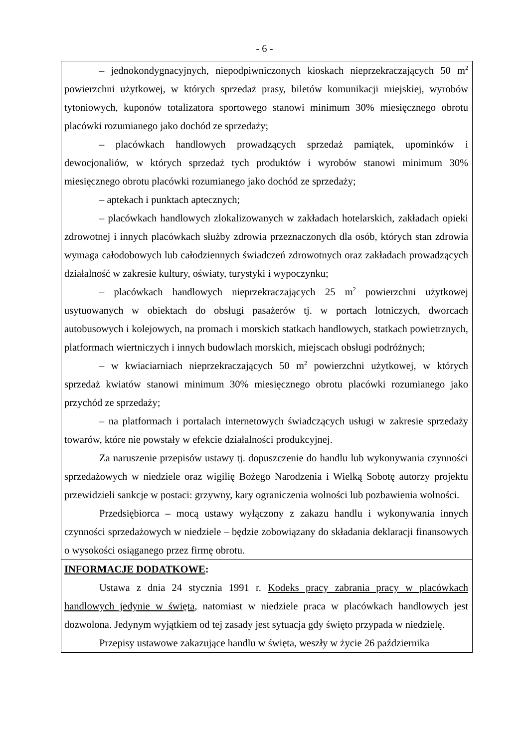- 6 -
– jednokondygnacyjnych, niepodpiwniczonych kioskach nieprzekraczających 50 m<sup>2</sup> powierzchni użytkowej, w których sprzedaż prasy, biletów komunikacji miejskiej, wyrobów tytoniowych, kuponów totalizatora sportowego stanowi minimum 30% miesięcznego obrotu placówki rozumianego jako dochód ze sprzedaży;
– placówkach handlowych prowadzących sprzedaż pamiątek, upominków i dewocjonaliów, w których sprzedaż tych produktów i wyrobów stanowi minimum 30% miesięcznego obrotu placówki rozumianego jako dochód ze sprzedaży;
– aptekach i punktach aptecznych;
– placówkach handlowych zlokalizowanych w zakładach hotelarskich, zakładach opieki zdrowotnej i innych placówkach służby zdrowia przeznaczonych dla osób, których stan zdrowia wymaga całodobowych lub całodziennych świadczeń zdrowotnych oraz zakładach prowadzących działalność w zakresie kultury, oświaty, turystyki i wypoczynku;
– placówkach handlowych nieprzekraczających 25 m<sup>2</sup> powierzchni użytkowej usytuowanych w obiektach do obsługi pasażerów tj. w portach lotniczych, dworcach autobusowych i kolejowych, na promach i morskich statkach handlowych, statkach powietrznych, platformach wiertniczych i innych budowlach morskich, miejscach obsługi podróżnych;
– w kwiaciarniach nieprzekraczających 50 m<sup>2</sup> powierzchni użytkowej, w których sprzedaż kwiatów stanowi minimum 30% miesięcznego obrotu placówki rozumianego jako przychód ze sprzedaży;
– na platformach i portalach internetowych świadczących usługi w zakresie sprzedaży towarów, które nie powstały w efekcie działalności produkcyjnej.
Za naruszenie przepisów ustawy tj. dopuszczenie do handlu lub wykonywania czynności sprzedażowych w niedziele oraz wigilię Bożego Narodzenia i Wielką Sobotę autorzy projektu przewidzieli sankcje w postaci: grzywny, kary ograniczenia wolności lub pozbawienia wolności.
Przedsiębiorca – mocą ustawy wyłączony z zakazu handlu i wykonywania innych czynności sprzedażowych w niedziele – będzie zobowiązany do składania deklaracji finansowych o wysokości osiąganego przez firmę obrotu.
INFORMACJE DODATKOWE:
Ustawa z dnia 24 stycznia 1991 r. Kodeks pracy zabrania pracy w placówkach handlowych jedynie w święta, natomiast w niedziele praca w placówkach handlowych jest dozwolona. Jedynym wyjątkiem od tej zasady jest sytuacja gdy święto przypada w niedzielę.
Przepisy ustawowe zakazujące handlu w święta, weszły w życie 26 października